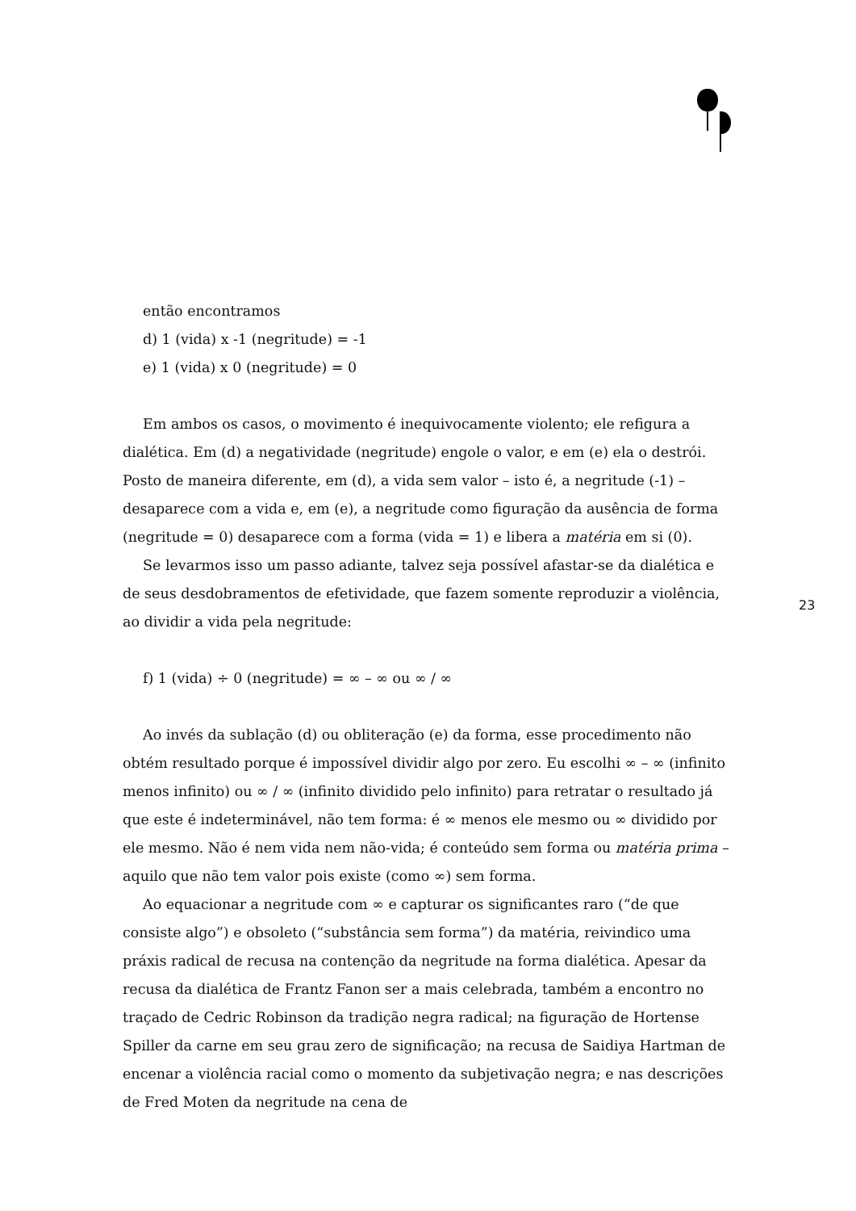então encontramos
d) 1 (vida) x -1 (negritude) = -1
e) 1 (vida) x 0 (negritude) = 0
Em ambos os casos, o movimento é inequivocamente violento; ele refigura a dialética. Em (d) a negatividade (negritude) engole o valor, e em (e) ela o destrói. Posto de maneira diferente, em (d), a vida sem valor – isto é, a negritude (-1) – desaparece com a vida e, em (e), a negritude como figuração da ausência de forma (negritude = 0) desaparece com a forma (vida = 1) e libera a matéria em si (0).
Se levarmos isso um passo adiante, talvez seja possível afastar-se da dialética e de seus desdobramentos de efetividade, que fazem somente reproduzir a violência, ao dividir a vida pela negritude:
f) 1 (vida) ÷ 0 (negritude) = ∞ – ∞ ou ∞ / ∞
Ao invés da sublação (d) ou obliteração (e) da forma, esse procedimento não obtém resultado porque é impossível dividir algo por zero. Eu escolhi ∞ – ∞ (infinito menos infinito) ou ∞ / ∞ (infinito dividido pelo infinito) para retratar o resultado já que este é indeterminável, não tem forma: é ∞ menos ele mesmo ou ∞ dividido por ele mesmo. Não é nem vida nem não-vida; é conteúdo sem forma ou matéria prima – aquilo que não tem valor pois existe (como ∞) sem forma.
Ao equacionar a negritude com ∞ e capturar os significantes raro (“de que consiste algo”) e obsoleto (“substância sem forma”) da matéria, reivindico uma práxis radical de recusa na contenção da negritude na forma dialética. Apesar da recusa da dialética de Frantz Fanon ser a mais celebrada, também a encontro no traçado de Cedric Robinson da tradição negra radical; na figuração de Hortense Spiller da carne em seu grau zero de significação; na recusa de Saidiya Hartman de encenar a violência racial como o momento da subjetivação negra; e nas descrições de Fred Moten da negritude na cena de
23